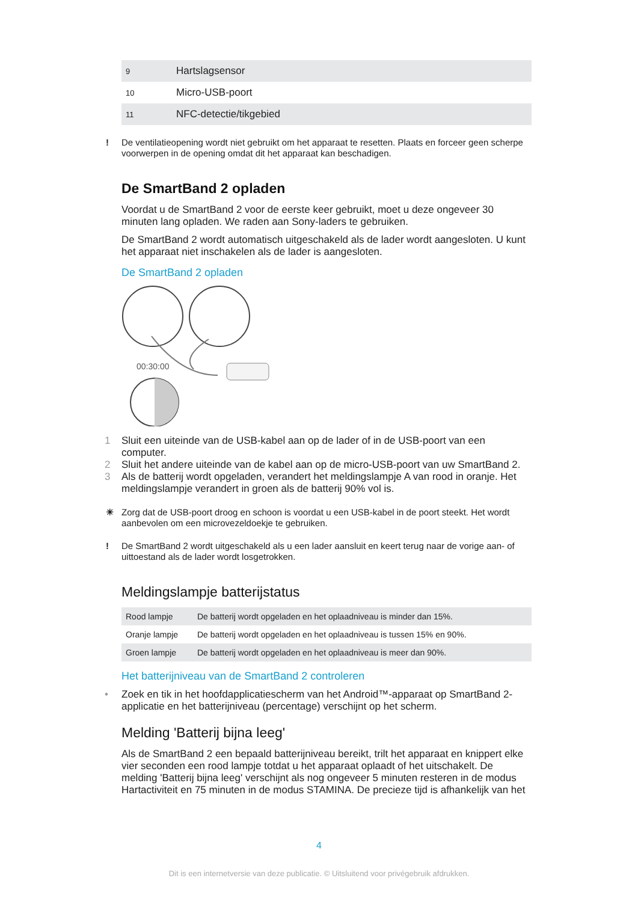| 9 | Hartslagsensor |
| 10 | Micro-USB-poort |
| 11 | NFC-detectie/tikgebied |
! De ventilatieopening wordt niet gebruikt om het apparaat te resetten. Plaats en forceer geen scherpe voorwerpen in de opening omdat dit het apparaat kan beschadigen.
De SmartBand 2 opladen
Voordat u de SmartBand 2 voor de eerste keer gebruikt, moet u deze ongeveer 30 minuten lang opladen. We raden aan Sony-laders te gebruiken.
De SmartBand 2 wordt automatisch uitgeschakeld als de lader wordt aangesloten. U kunt het apparaat niet inschakelen als de lader is aangesloten.
De SmartBand 2 opladen
00:30:00
1 Sluit een uiteinde van de USB-kabel aan op de lader of in de USB-poort van een computer.
2 Sluit het andere uiteinde van de kabel aan op de micro-USB-poort van uw SmartBand 2.
3 Als de batterij wordt opgeladen, verandert het meldingslampje A van rood in oranje. Het meldingslampje verandert in groen als de batterij 90% vol is.
☀ Zorg dat de USB-poort droog en schoon is voordat u een USB-kabel in de poort steekt. Het wordt aanbevolen om een microvezeldoekje te gebruiken.
! De SmartBand 2 wordt uitgeschakeld als u een lader aansluit en keert terug naar de vorige aan- of uittoestand als de lader wordt losgetrokken.
Meldingslampje batterijstatus
| Rood lampje | De batterij wordt opgeladen en het oplaadniveau is minder dan 15%. |
| Oranje lampje | De batterij wordt opgeladen en het oplaadniveau is tussen 15% en 90%. |
| Groen lampje | De batterij wordt opgeladen en het oplaadniveau is meer dan 90%. |
Het batterijniveau van de SmartBand 2 controleren
• Zoek en tik in het hoofdapplicatiescherm van het Android™-apparaat op SmartBand 2-applicatie en het batterijniveau (percentage) verschijnt op het scherm.
Melding 'Batterij bijna leeg'
Als de SmartBand 2 een bepaald batterijniveau bereikt, trilt het apparaat en knippert elke vier seconden een rood lampje totdat u het apparaat oplaadt of het uitschakelt. De melding 'Batterij bijna leeg' verschijnt als nog ongeveer 5 minuten resteren in de modus Hartactiviteit en 75 minuten in de modus STAMINA. De precieze tijd is afhankelijk van het
4
Dit is een internetversie van deze publicatie. © Uitsluitend voor privégebruik afdrukken.